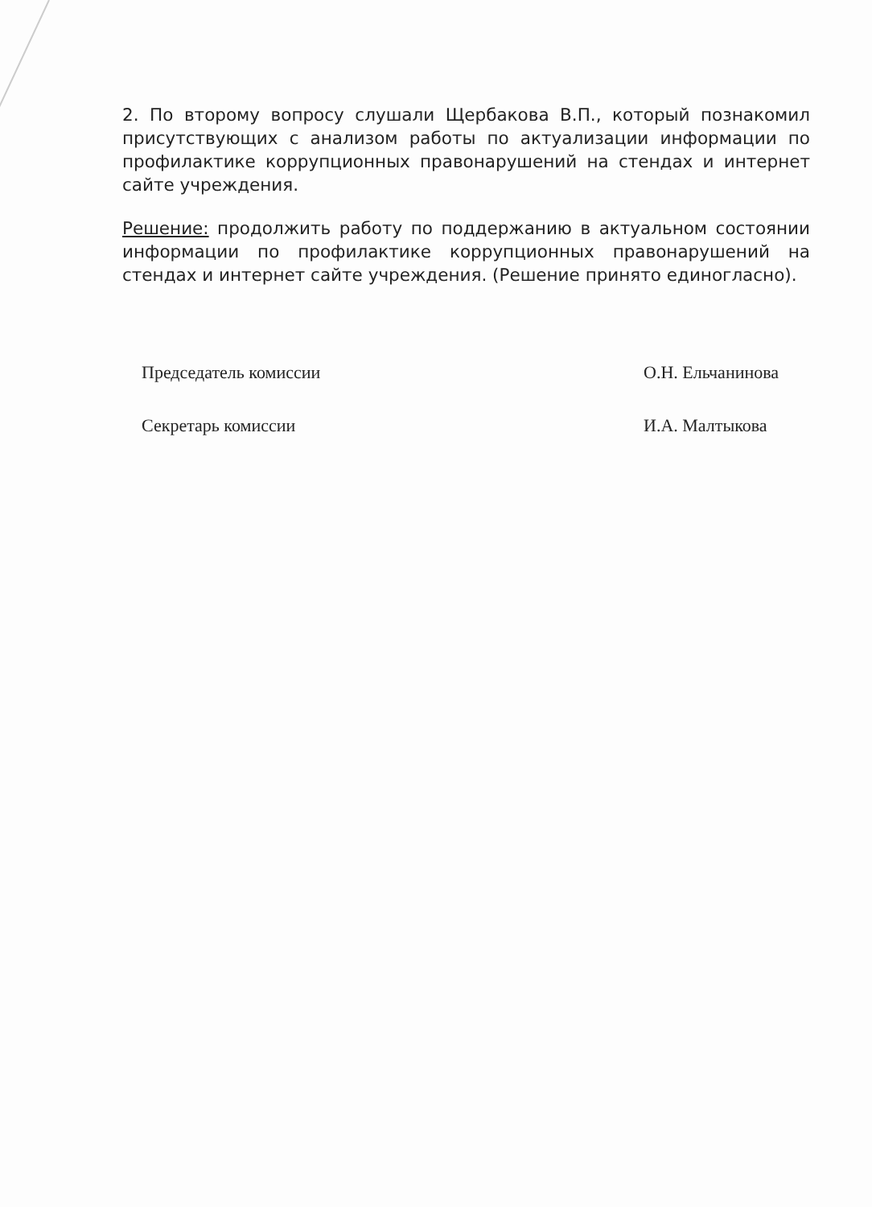2. По второму вопросу слушали Щербакова В.П., который познакомил присутствующих с анализом работы по актуализации информации по профилактике коррупционных правонарушений на стендах и интернет сайте учреждения.
Решение: продолжить работу по поддержанию в актуальном состоянии информации по профилактике коррупционных правонарушений на стендах и интернет сайте учреждения. (Решение принято единогласно).
Председатель комиссии О.Н. Ельчанинова
Секретарь комиссии И.А. Малтыкова